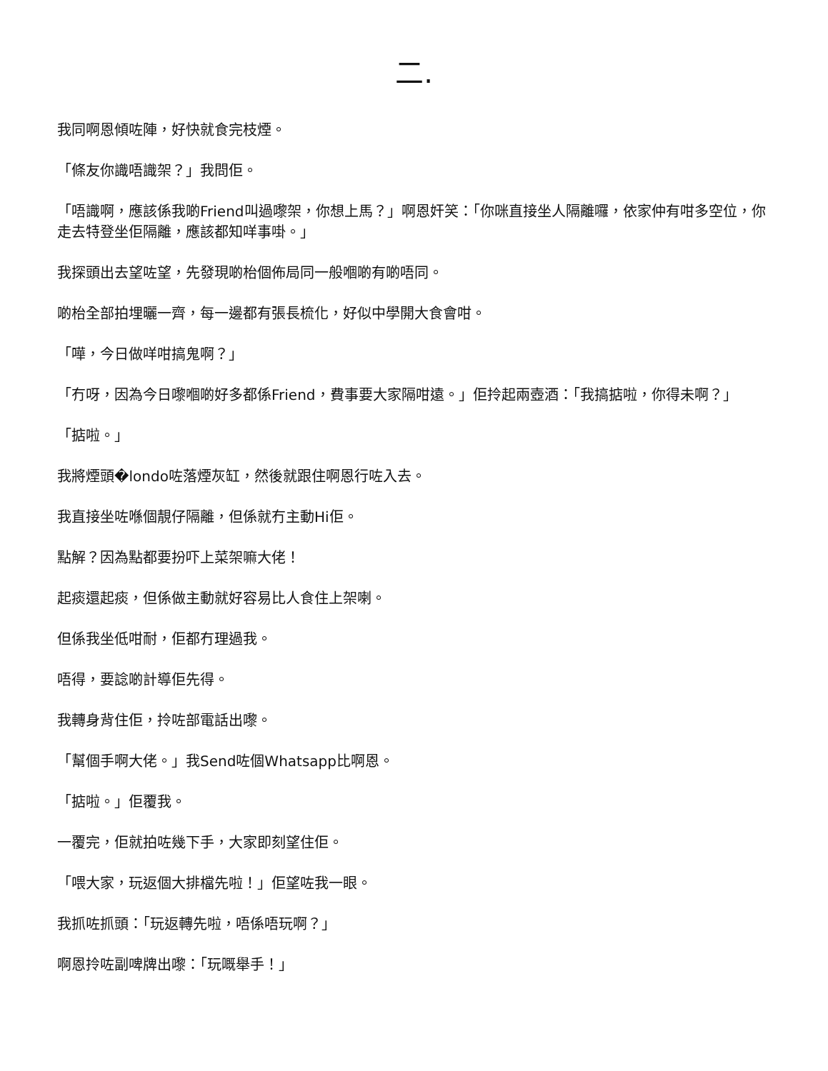二.
我同啊恩傾咗陣，好快就食完枝煙。
「條友你識唔識架？」我問佢。
「唔識啊，應該係我啲Friend叫過嚟架，你想上馬？」啊恩奸笑：「你咪直接坐人隔離囉，依家仲有咁多空位，你走去特登坐佢隔離，應該都知咩事啩。」
我探頭出去望咗望，先發現啲枱個佈局同一般嗰啲有啲唔同。
啲枱全部拍埋曬一齊，每一邊都有張長梳化，好似中學開大食會咁。
「嘩，今日做咩咁搞鬼啊？」
「冇呀，因為今日嚟嗰啲好多都係Friend，費事要大家隔咁遠。」佢拎起兩壺酒：「我搞掂啦，你得未啊？」
「掂啦。」
我將煙頭�londo咗落煙灰缸，然後就跟住啊恩行咗入去。
我直接坐咗喺個靚仔隔離，但係就冇主動Hi佢。
點解？因為點都要扮吓上菜架嘛大佬！
起痰還起痰，但係做主動就好容易比人食住上架喇。
但係我坐低咁耐，佢都冇理過我。
唔得，要諗啲計導佢先得。
我轉身背住佢，拎咗部電話出嚟。
「幫個手啊大佬。」我Send咗個Whatsapp比啊恩。
「掂啦。」佢覆我。
一覆完，佢就拍咗幾下手，大家即刻望住佢。
「喂大家，玩返個大排檔先啦！」佢望咗我一眼。
我抓咗抓頭：「玩返轉先啦，唔係唔玩啊？」
啊恩拎咗副啤牌出嚟：「玩嘅舉手！」